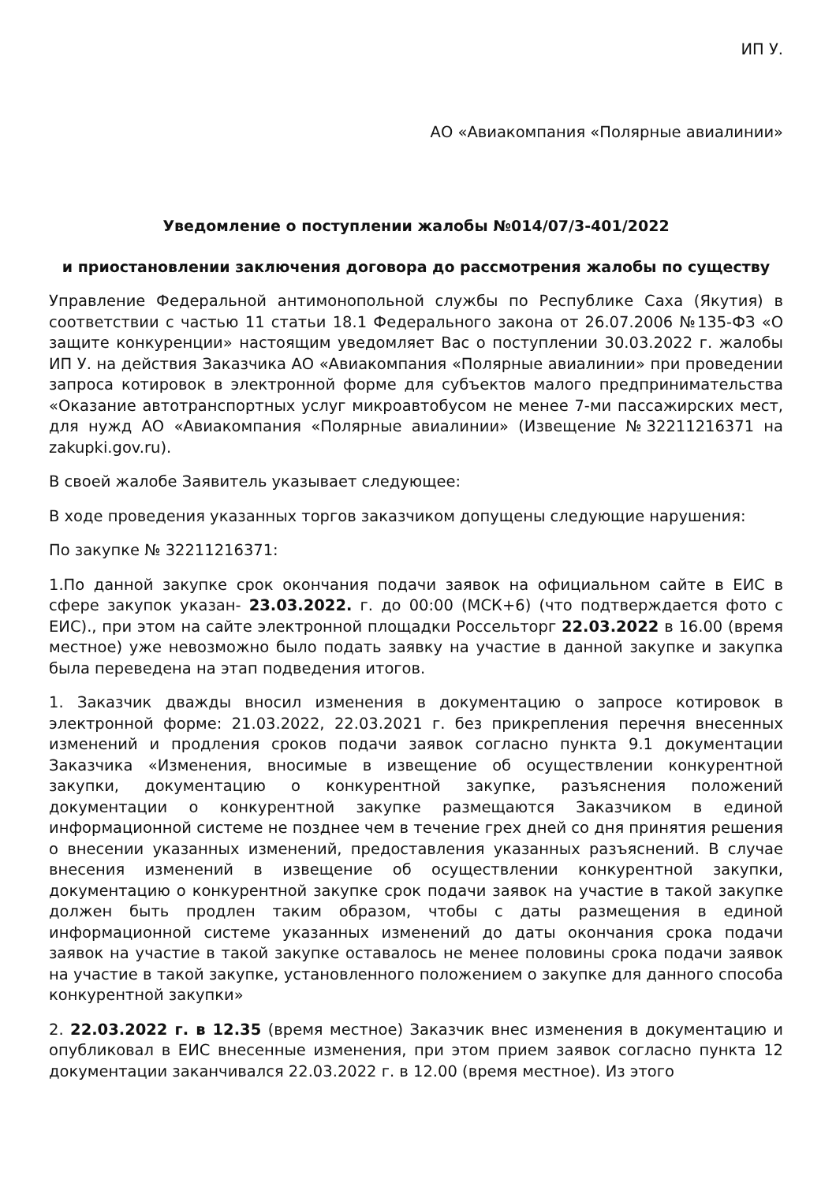ИП У.
АО «Авиакомпания «Полярные авиалинии»
Уведомление о поступлении жалобы №014/07/3-401/2022
и приостановлении заключения договора до рассмотрения жалобы по существу
Управление Федеральной антимонопольной службы по Республике Саха (Якутия) в соответствии с частью 11 статьи 18.1 Федерального закона от 26.07.2006 №135-ФЗ «О защите конкуренции» настоящим уведомляет Вас о поступлении 30.03.2022 г. жалобы ИП У. на действия Заказчика АО «Авиакомпания «Полярные авиалинии» при проведении запроса котировок в электронной форме для субъектов малого предпринимательства «Оказание автотранспортных услуг микроавтобусом не менее 7-ми пассажирских мест, для нужд АО «Авиакомпания «Полярные авиалинии» (Извещение №32211216371 на zakupki.gov.ru).
В своей жалобе Заявитель указывает следующее:
В ходе проведения указанных торгов заказчиком допущены следующие нарушения:
По закупке № 32211216371:
1.По данной закупке срок окончания подачи заявок на официальном сайте в ЕИС в сфере закупок указан- 23.03.2022. г. до 00:00 (МСК+6) (что подтверждается фото с ЕИС)., при этом на сайте электронной площадки Россельторг 22.03.2022 в 16.00 (время местное) уже невозможно было подать заявку на участие в данной закупке и закупка была переведена на этап подведения итогов.
1. Заказчик дважды вносил изменения в документацию о запросе котировок в электронной форме: 21.03.2022, 22.03.2021 г. без прикрепления перечня внесенных изменений и продления сроков подачи заявок согласно пункта 9.1 документации Заказчика «Изменения, вносимые в извещение об осуществлении конкурентной закупки, документацию о конкурентной закупке, разъяснения положений документации о конкурентной закупке размещаются Заказчиком в единой информационной системе не позднее чем в течение грех дней со дня принятия решения о внесении указанных изменений, предоставления указанных разъяснений. В случае внесения изменений в извещение об осуществлении конкурентной закупки, документацию о конкурентной закупке срок подачи заявок на участие в такой закупке должен быть продлен таким образом, чтобы с даты размещения в единой информационной системе указанных изменений до даты окончания срока подачи заявок на участие в такой закупке оставалось не менее половины срока подачи заявок на участие в такой закупке, установленного положением о закупке для данного способа конкурентной закупки»
2. 22.03.2022 г. в 12.35 (время местное) Заказчик внес изменения в документацию и опубликовал в ЕИС внесенные изменения, при этом прием заявок согласно пункта 12 документации заканчивался 22.03.2022 г. в 12.00 (время местное). Из этого